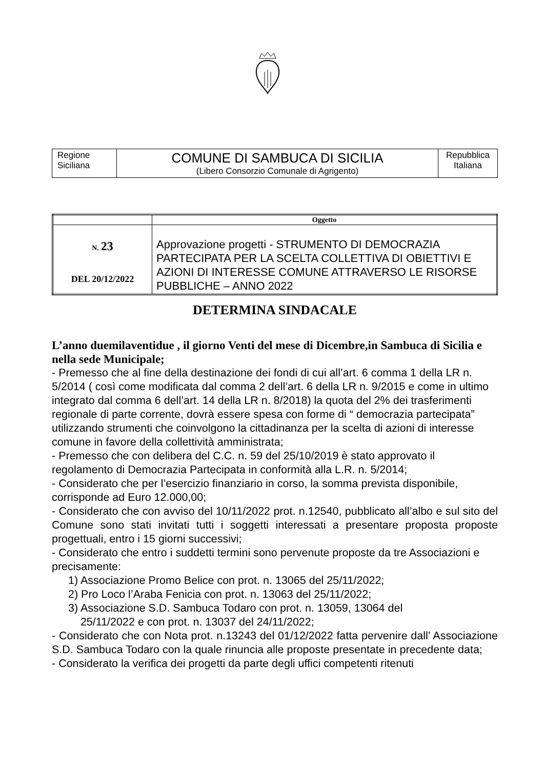| Regione Siciliana | COMUNE DI SAMBUCA DI SICILIA (Libero Consorzio Comunale di Agrigento) | Repubblica Italiana |
| | Oggetto |
| --- | --- |
| N. 23 DEL 20/12/2022 | Approvazione progetti - STRUMENTO DI DEMOCRAZIA PARTECIPATA PER LA SCELTA COLLETTIVA DI OBIETTIVI E AZIONI DI INTERESSE COMUNE ATTRAVERSO LE RISORSE PUBBLICHE – ANNO 2022 |
DETERMINA SINDACALE
L’anno duemilaventidue , il giorno Venti del mese di Dicembre,in Sambuca di Sicilia e nella sede Municipale;
- Premesso che al fine della destinazione dei fondi di cui all’art. 6 comma 1 della LR n. 5/2014 ( così come modificata dal comma 2 dell’art. 6 della LR n. 9/2015 e come in ultimo integrato dal comma 6 dell’art. 14 della LR n. 8/2018) la quota del 2% dei trasferimenti regionale di parte corrente, dovrà essere spesa con forme di “ democrazia partecipata” utilizzando strumenti che coinvolgono la cittadinanza per la scelta di azioni di interesse comune in favore della collettività amministrata;
- Premesso che con delibera del C.C. n. 59 del 25/10/2019 è stato approvato il regolamento di Democrazia Partecipata in conformità alla L.R. n. 5/2014;
- Considerato che per l’esercizio finanziario in corso, la somma prevista disponibile, corrisponde ad Euro 12.000,00;
- Considerato che con avviso del 10/11/2022 prot. n.12540, pubblicato all’albo e sul sito del Comune sono stati invitati tutti i soggetti interessati a presentare proposta proposte progettuali, entro i 15 giorni successivi;
- Considerato che entro i suddetti termini sono pervenute proposte da tre Associazioni e precisamente:
1) Associazione Promo Belice con prot. n. 13065 del 25/11/2022;
2) Pro Loco l’Araba Fenicia con prot. n. 13063 del 25/11/2022;
3) Associazione S.D. Sambuca Todaro con prot. n. 13059, 13064 del
25/11/2022 e con prot. n. 13037 del 24/11/2022;
- Considerato che con Nota prot. n.13243 del 01/12/2022 fatta pervenire dall’ Associazione S.D. Sambuca Todaro con la quale rinuncia alle proposte presentate in precedente data;
- Considerato la verifica dei progetti da parte degli uffici competenti ritenuti